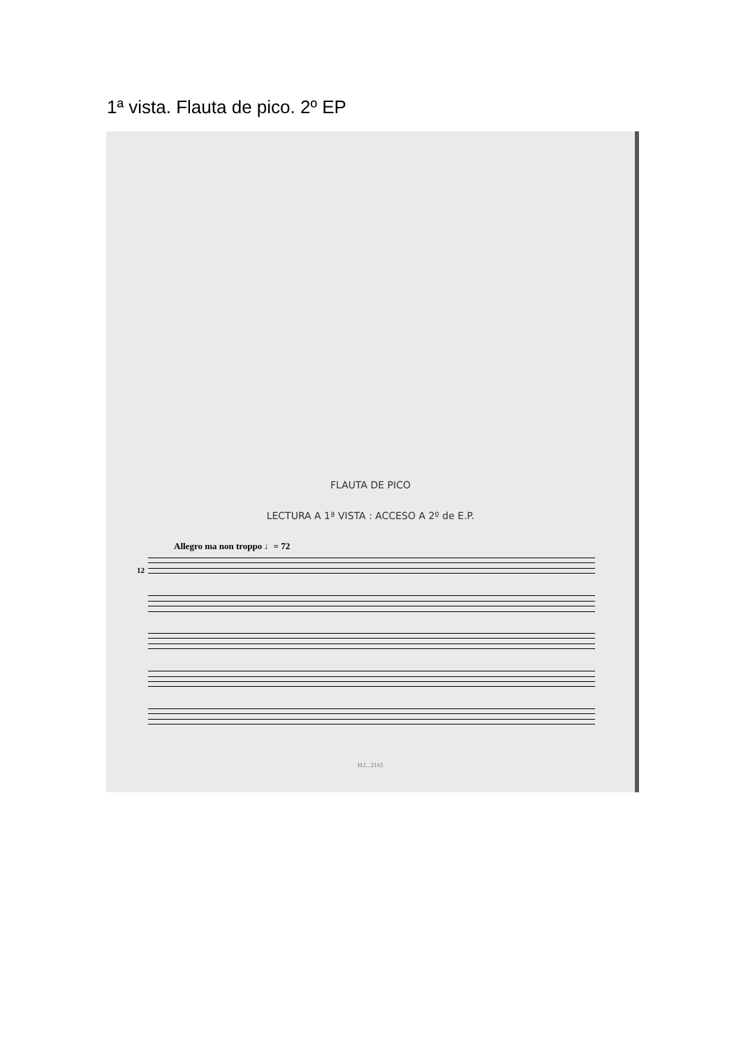1ª vista. Flauta de pico. 2º EP
FLAUTA DE PICO
LECTURA A 1ª VISTA : ACCESO A 2º de E.P.
Allegro ma non troppo ♩= 72
12
H.L. 2165